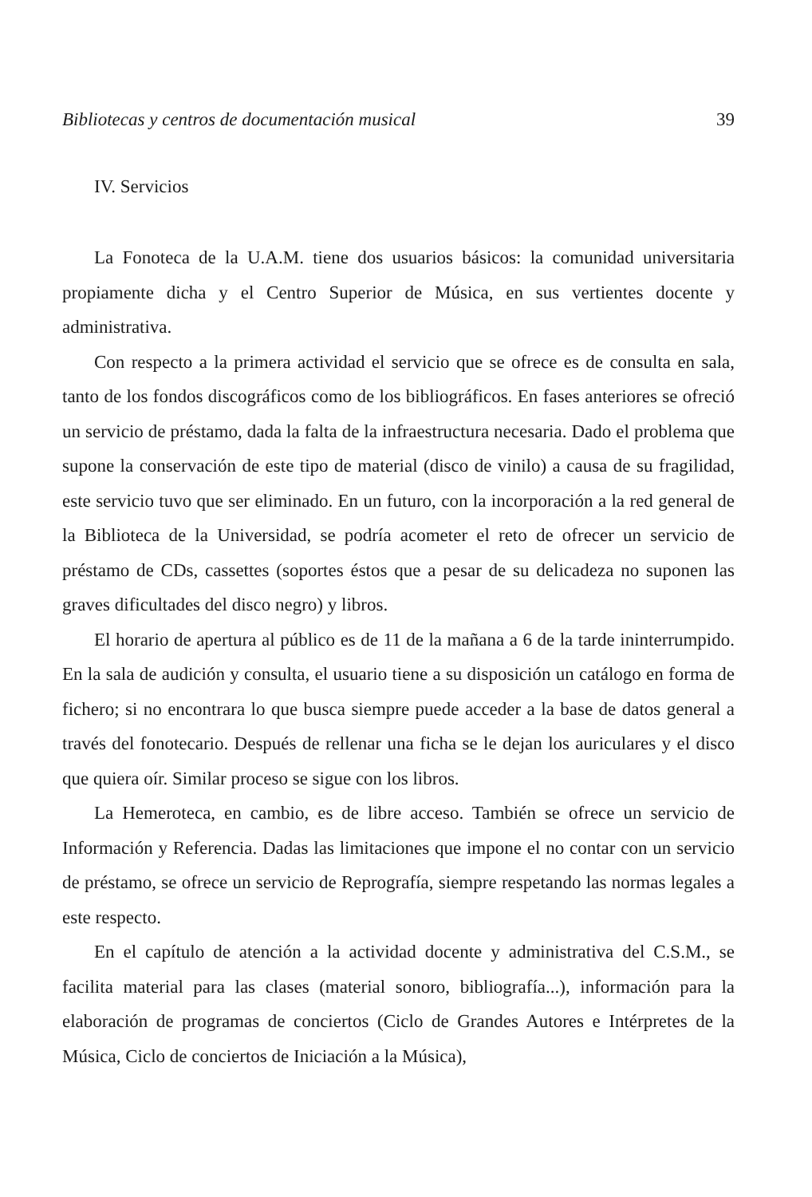Bibliotecas y centros de documentación musical 39
IV. Servicios
La Fonoteca de la U.A.M. tiene dos usuarios básicos: la comunidad universitaria propiamente dicha y el Centro Superior de Música, en sus vertientes docente y administrativa.
Con respecto a la primera actividad el servicio que se ofrece es de consulta en sala, tanto de los fondos discográficos como de los bibliográficos. En fases anteriores se ofreció un servicio de préstamo, dada la falta de la infraestructura necesaria. Dado el problema que supone la conservación de este tipo de material (disco de vinilo) a causa de su fragilidad, este servicio tuvo que ser eliminado. En un futuro, con la incorporación a la red general de la Biblioteca de la Universidad, se podría acometer el reto de ofrecer un servicio de préstamo de CDs, cassettes (soportes éstos que a pesar de su delicadeza no suponen las graves dificultades del disco negro) y libros.
El horario de apertura al público es de 11 de la mañana a 6 de la tarde ininterrumpido. En la sala de audición y consulta, el usuario tiene a su disposición un catálogo en forma de fichero; si no encontrara lo que busca siempre puede acceder a la base de datos general a través del fonotecario. Después de rellenar una ficha se le dejan los auriculares y el disco que quiera oír. Similar proceso se sigue con los libros.
La Hemeroteca, en cambio, es de libre acceso. También se ofrece un servicio de Información y Referencia. Dadas las limitaciones que impone el no contar con un servicio de préstamo, se ofrece un servicio de Reprografía, siempre respetando las normas legales a este respecto.
En el capítulo de atención a la actividad docente y administrativa del C.S.M., se facilita material para las clases (material sonoro, bibliografía...), información para la elaboración de programas de conciertos (Ciclo de Grandes Autores e Intérpretes de la Música, Ciclo de conciertos de Iniciación a la Música),